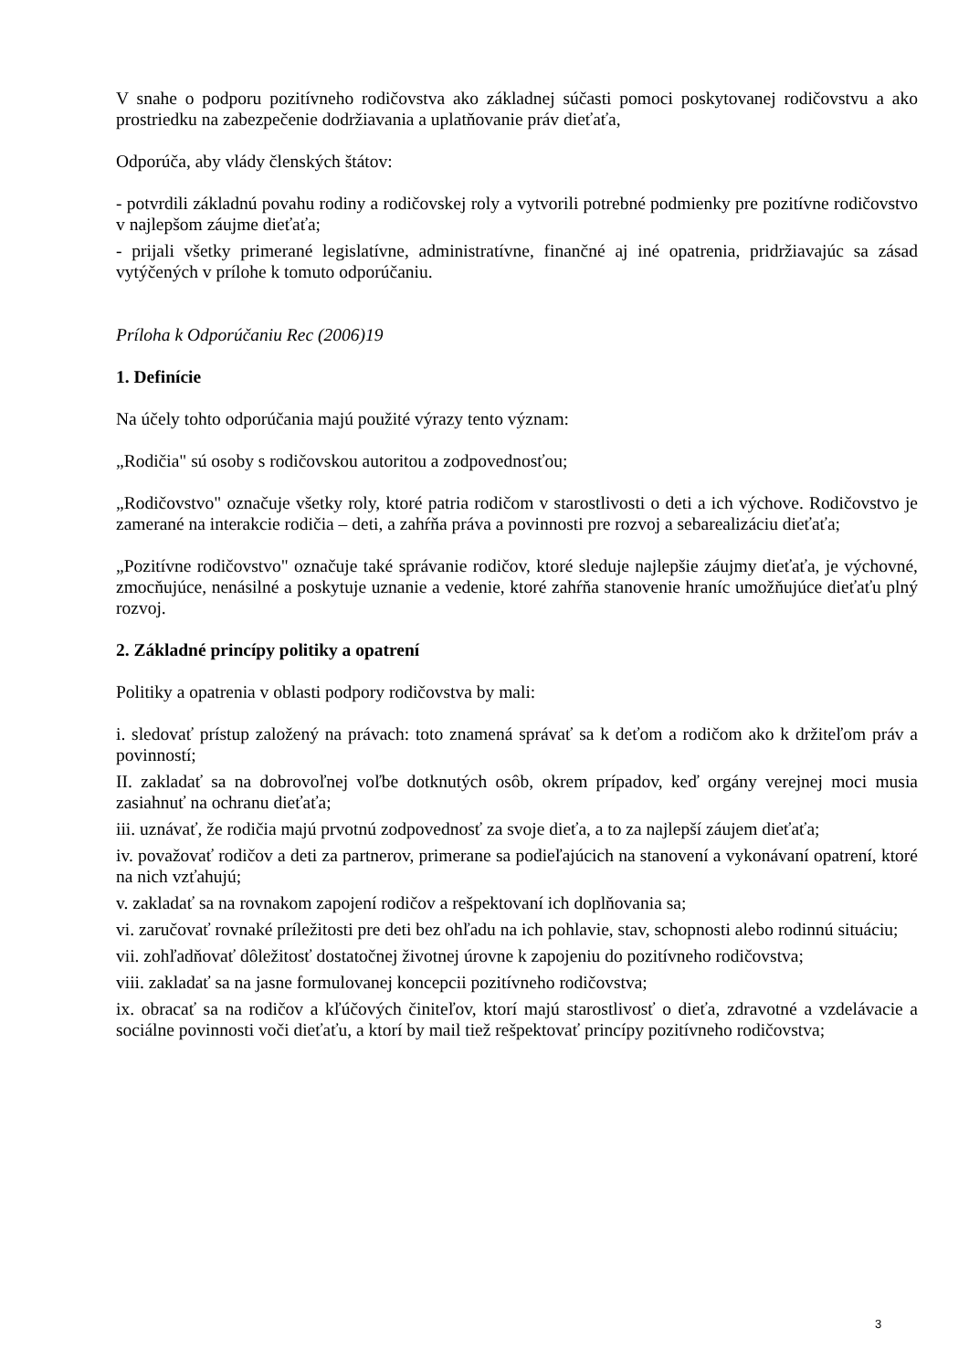V snahe o podporu pozitívneho rodičovstva ako základnej súčasti pomoci poskytovanej rodičovstvu a ako prostriedku na zabezpečenie dodržiavania a uplatňovanie práv dieťaťa,
Odporúča, aby vlády členských štátov:
- potvrdili základnú povahu rodiny a rodičovskej roly a vytvorili potrebné podmienky pre pozitívne rodičovstvo v najlepšom záujme dieťaťa;
- prijali všetky primerané legislatívne, administratívne, finančné aj iné opatrenia, pridržiavajúc sa zásad vytýčených v prílohe k tomuto odporúčaniu.
Príloha k Odporúčaniu Rec (2006)19
1. Definície
Na účely tohto odporúčania majú použité výrazy tento význam:
„Rodičia" sú osoby s rodičovskou autoritou a zodpovednosťou;
„Rodičovstvo" označuje všetky roly, ktoré patria rodičom v starostlivosti o deti a ich výchove. Rodičovstvo je zamerané na interakcie rodičia – deti, a zahŕňa práva a povinnosti pre rozvoj a sebarealizáciu dieťaťa;
„Pozitívne rodičovstvo" označuje také správanie rodičov, ktoré sleduje najlepšie záujmy dieťaťa, je výchovné, zmocňujúce, nenásilné a poskytuje uznanie a vedenie, ktoré zahŕňa stanovenie hraníc umožňujúce dieťaťu plný rozvoj.
2. Základné princípy politiky a opatrení
Politiky a opatrenia v oblasti podpory rodičovstva by mali:
i. sledovať prístup založený na právach: toto znamená správať sa k deťom a rodičom ako k držiteľom práv a povinností;
II. zakladať sa na dobrovoľnej voľbe dotknutých osôb, okrem prípadov, keď orgány verejnej moci musia zasiahnuť na ochranu dieťaťa;
iii. uznávať, že rodičia majú prvotnú zodpovednosť za svoje dieťa, a to za najlepší záujem dieťaťa;
iv. považovať rodičov a deti za partnerov, primerane sa podieľajúcich na stanovení a vykonávaní opatrení, ktoré na nich vzťahujú;
v. zakladať sa na rovnakom zapojení rodičov a rešpektovaní ich doplňovania sa;
vi. zaručovať rovnaké príležitosti pre deti bez ohľadu na ich pohlavie, stav, schopnosti alebo rodinnú situáciu;
vii. zohľadňovať dôležitosť dostatočnej životnej úrovne k zapojeniu do pozitívneho rodičovstva;
viii. zakladať sa na jasne formulovanej koncepcii pozitívneho rodičovstva;
ix. obracať sa na rodičov a kľúčových činiteľov, ktorí majú starostlivosť o dieťa, zdravotné a vzdelávacie a sociálne povinnosti voči dieťaťu, a ktorí by mail tiež rešpektovať princípy pozitívneho rodičovstva;
3